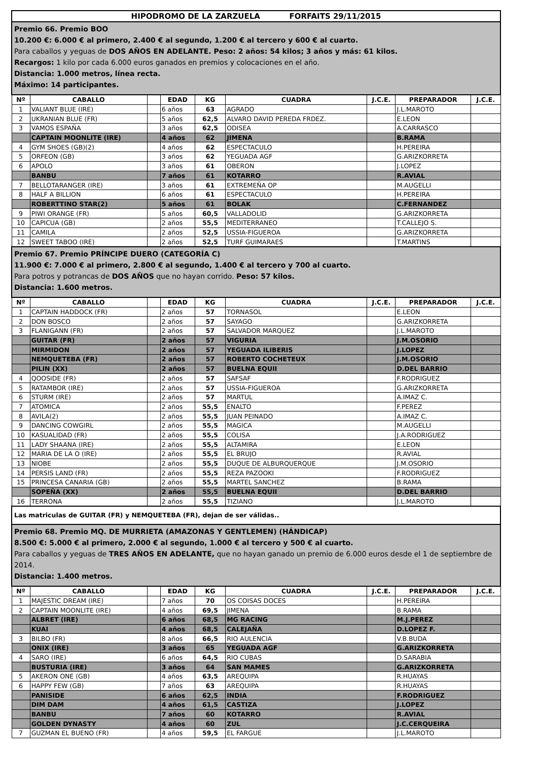| HIPODROMO DE LA ZARZUELA FORFAITS 29/11/2015 | | | | | | | | |
| Premio 66. Premio BOO 10.200 €: 6.000 € al primero, 2.400 € al segundo, 1.200 € al tercero y 600 € al cuarto. Para caballos y yeguas de DOS AÑOS EN ADELANTE. Peso: 2 años: 54 kilos; 3 años y más: 61 kilos. Recargos: 1 kilo por cada 6.000 euros ganados en premios y colocaciones en el año. Distancia: 1.000 metros, línea recta. Máximo: 14 participantes. | | | | | | | | |
| Nº | CABALLO | | EDAD | KG | CUADRA | J.C.E. | PREPARADOR | J.C.E. |
| 1 | VALIANT BLUE (IRE) | | 6 años | 63 | AGRADO | | J.L.MAROTO | |
| 2 | UKRANIAN BLUE (FR) | | 5 años | 62,5 | ALVARO DAVID PEREDA FRDEZ. | | E.LEON | |
| 3 | VAMOS ESPAÑA | | 3 años | 62,5 | ODISEA | | A.CARRASCO | |
| | CAPTAIN MOONLITE (IRE) | | 4 años | 62 | JIMENA | | B.RAMA | |
| 4 | GYM SHOES (GB)(2) | | 4 años | 62 | ESPECTACULO | | H.PEREIRA | |
| 5 | ORFEON (GB) | | 3 años | 62 | YEGUADA AGF | | G.ARIZKORRETA | |
| 6 | APOLO | | 3 años | 61 | OBERON | | J.LOPEZ | |
| | BANBU | | 7 años | 61 | KOTARRO | | R.AVIAL | |
| 7 | BELLOTARANGER (IRE) | | 3 años | 61 | EXTREMEÑA OP | | M.AUGELLI | |
| 8 | HALF A BILLION | | 6 años | 61 | ESPECTACULO | | H.PEREIRA | |
| | ROBERTTINO STAR(2) | | 5 años | 61 | BOLAK | | C.FERNANDEZ | |
| 9 | PIWI ORANGE (FR) | | 5 años | 60,5 | VALLADOLID | | G.ARIZKORRETA | |
| 10 | CAPICUA (GB) | | 2 años | 55,5 | MEDITERRANEO | | T.CALLEJO S. | |
| 11 | CAMILA | | 2 años | 52,5 | USSIA-FIGUEROA | | G.ARIZKORRETA | |
| 12 | SWEET TABOO (IRE) | | 2 años | 52,5 | TURF GUIMARAES | | T.MARTINS | |
| Premio 67. Premio PRÍNCIPE DUERO (CATEGORÍA C) 11.900 €: 7.000 € al primero, 2.800 € al segundo, 1.400 € al tercero y 700 al cuarto. Para potros y potrancas de DOS AÑOS que no hayan corrido. Peso: 57 kilos. Distancia: 1.600 metros. | | | | | | | | |
| Nº | CABALLO | | EDAD | KG | CUADRA | J.C.E. | PREPARADOR | J.C.E. |
| 1 | CAPTAIN HADDOCK (FR) | | 2 años | 57 | TORNASOL | | E.LEON | |
| 2 | DON BOSCO | | 2 años | 57 | SAYAGO | | G.ARIZKORRETA | |
| 3 | FLANIGANN (FR) | | 2 años | 57 | SALVADOR MARQUEZ | | J.L.MAROTO | |
| | GUITAR (FR) | | 2 años | 57 | VIGURIA | | J.M.OSORIO | |
| | MIRMIDON | | 2 años | 57 | YEGUADA ILIBERIS | | J.LOPEZ | |
| | NEMQUETEBA (FR) | | 2 años | 57 | ROBERTO COCHETEUX | | J.M.OSORIO | |
| | PILIN (XX) | | 2 años | 57 | BUELNA EQUII | | D.DEL BARRIO | |
| 4 | QOOSIDE (FR) | | 2 años | 57 | SAFSAF | | F.RODRIGUEZ | |
| 5 | RATAMBOR (IRE) | | 2 años | 57 | USSIA-FIGUEROA | | G.ARIZKORRETA | |
| 6 | STURM (IRE) | | 2 años | 57 | MARTUL | | A.IMAZ C. | |
| 7 | ATOMICA | | 2 años | 55,5 | ENALTO | | F.PEREZ | |
| 8 | AVILA(2) | | 2 años | 55,5 | JUAN PEINADO | | A.IMAZ C. | |
| 9 | DANCING COWGIRL | | 2 años | 55,5 | MAGICA | | M.AUGELLI | |
| 10 | KASUALIDAD (FR) | | 2 años | 55,5 | COLISA | | J.A.RODRIGUEZ | |
| 11 | LADY SHAANA (IRE) | | 2 años | 55,5 | ALTAMIRA | | E.LEON | |
| 12 | MARIA DE LA O (IRE) | | 2 años | 55,5 | EL BRUJO | | R.AVIAL | |
| 13 | NIOBE | | 2 años | 55,5 | DUQUE DE ALBURQUERQUE | | J.M.OSORIO | |
| 14 | PERSIS LAND (FR) | | 2 años | 55,5 | REZA PAZOOKI | | F.RODRIGUEZ | |
| 15 | PRINCESA CANARIA (GB) | | 2 años | 55,5 | MARTEL SANCHEZ | | B.RAMA | |
| | SOPEÑA (XX) | | 2 años | 55,5 | BUELNA EQUII | | D.DEL BARRIO | |
| 16 | TERRONA | | 2 años | 55,5 | TIZIANO | | J.L.MAROTO | |
| Las matriculas de GUITAR (FR) y NEMQUETEBA (FR), dejan de ser válidas.. | | | | | | | | |
| Premio 68. Premio MQ. DE MURRIETA (AMAZONAS Y GENTLEMEN) (HÁNDICAP) 8.500 €: 5.000 € al primero, 2.000 € al segundo, 1.000 € al tercero y 500 € al cuarto. Para caballos y yeguas de TRES AÑOS EN ADELANTE, que no hayan ganado un premio de 6.000 euros desde el 1 de septiembre de 2014. Distancia: 1.400 metros. | | | | | | | | |
| Nº | CABALLO | | EDAD | KG | CUADRA | J.C.E. | PREPARADOR | J.C.E. |
| 1 | MAJESTIC DREAM (IRE) | | 7 años | 70 | OS COISAS DOCES | | H.PEREIRA | |
| 2 | CAPTAIN MOONLITE (IRE) | | 4 años | 69,5 | JIMENA | | B.RAMA | |
| | ALBRET (IRE) | | 6 años | 68,5 | MG RACING | | M.J.PEREZ | |
| | KUAI | | 4 años | 68,5 | CALEJAÑA | | D.LOPEZ F. | |
| 3 | BILBO (FR) | | 8 años | 66,5 | RIO AULENCIA | | V.B.BUDA | |
| | ONIX (IRE) | | 3 años | 65 | YEGUADA AGF | | G.ARIZKORRETA | |
| 4 | SARO (IRE) | | 6 años | 64,5 | RIO CUBAS | | D.SARABIA | |
| | BUSTURIA (IRE) | | 3 años | 64 | SAN MAMES | | G.ARIZKORRETA | |
| 5 | AKERON ONE (GB) | | 4 años | 63,5 | AREQUIPA | | R.HUAYAS | |
| 6 | HAPPY FEW (GB) | | 7 años | 63 | AREQUIPA | | R.HUAYAS | |
| | PANISIDE | | 6 años | 62,5 | INDIA | | F.RODRIGUEZ | |
| | DIM DAM | | 4 años | 61,5 | CASTIZA | | J.LOPEZ | |
| | BANBU | | 7 años | 60 | KOTARRO | | R.AVIAL | |
| | GOLDEN DYNASTY | | 4 años | 60 | ZUL | | J.C.CERQUEIRA | |
| 7 | GUZMAN EL BUENO (FR) | | 4 años | 59,5 | EL FARGUE | | J.L.MAROTO | |